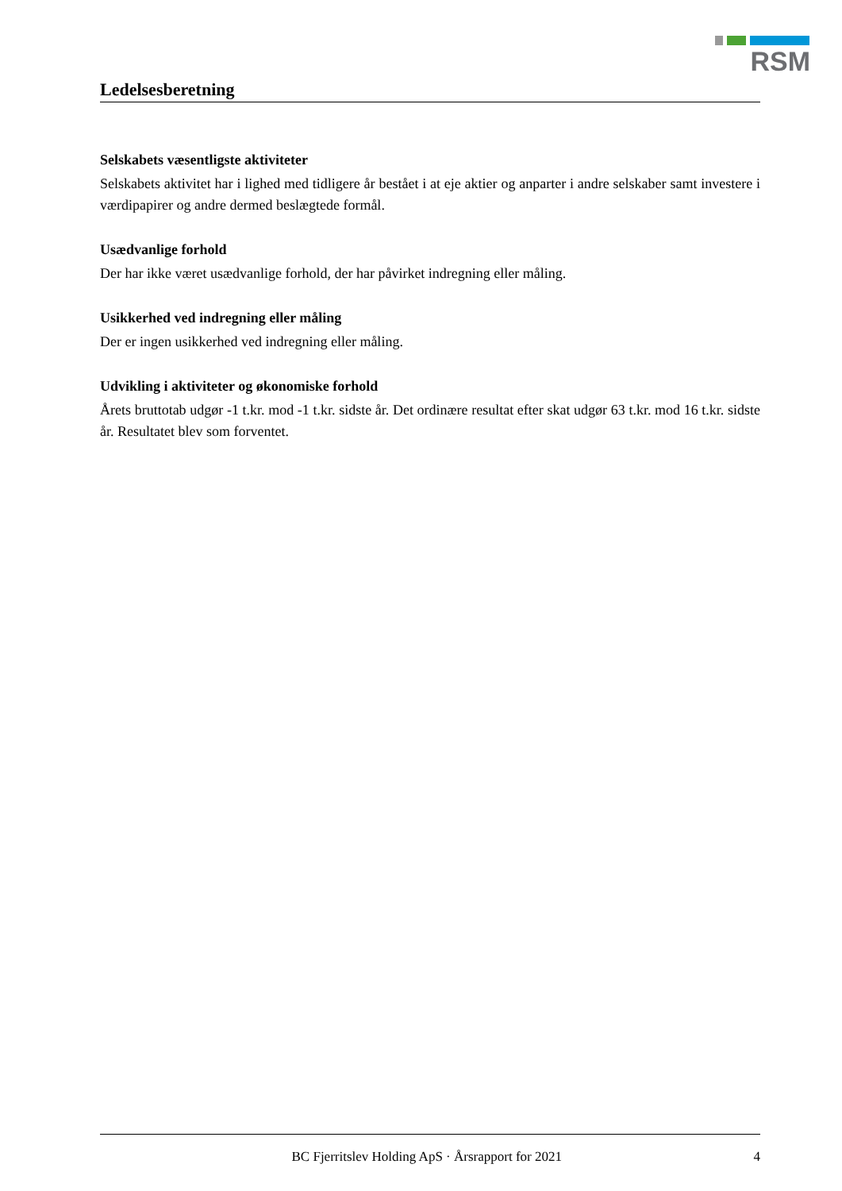RSM
Ledelsesberetning
Selskabets væsentligste aktiviteter
Selskabets aktivitet har i lighed med tidligere år bestået i at eje aktier og anparter i andre selskaber samt investere i værdipapirer og andre dermed beslægtede formål.
Usædvanlige forhold
Der har ikke været usædvanlige forhold, der har påvirket indregning eller måling.
Usikkerhed ved indregning eller måling
Der er ingen usikkerhed ved indregning eller måling.
Udvikling i aktiviteter og økonomiske forhold
Årets bruttotab udgør -1 t.kr. mod -1 t.kr. sidste år. Det ordinære resultat efter skat udgør 63 t.kr. mod 16 t.kr. sidste år. Resultatet blev som forventet.
BC Fjerritslev Holding ApS · Årsrapport for 2021 4